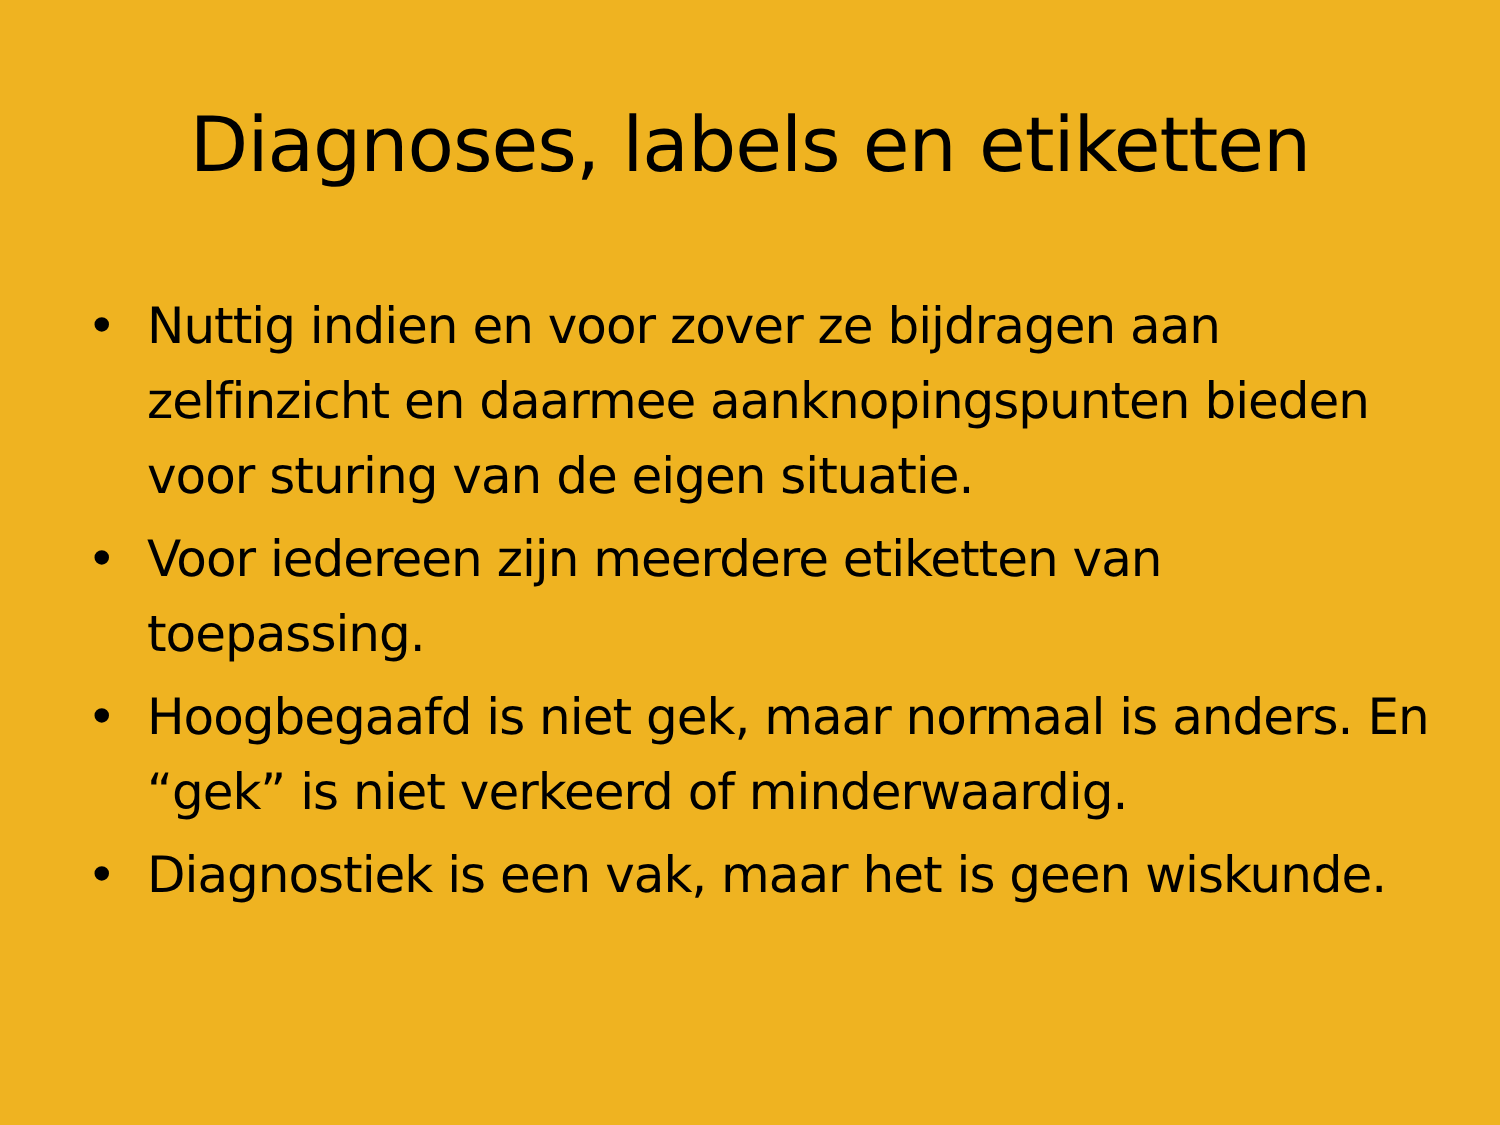Diagnoses, labels en etiketten
• Nuttig indien en voor zover ze bijdragen aan zelfinzicht en daarmee aanknopingspunten bieden voor sturing van de eigen situatie.
• Voor iedereen zijn meerdere etiketten van toepassing.
• Hoogbegaafd is niet gek, maar normaal is anders. En “gek” is niet verkeerd of minderwaardig.
• Diagnostiek is een vak, maar het is geen wiskunde.